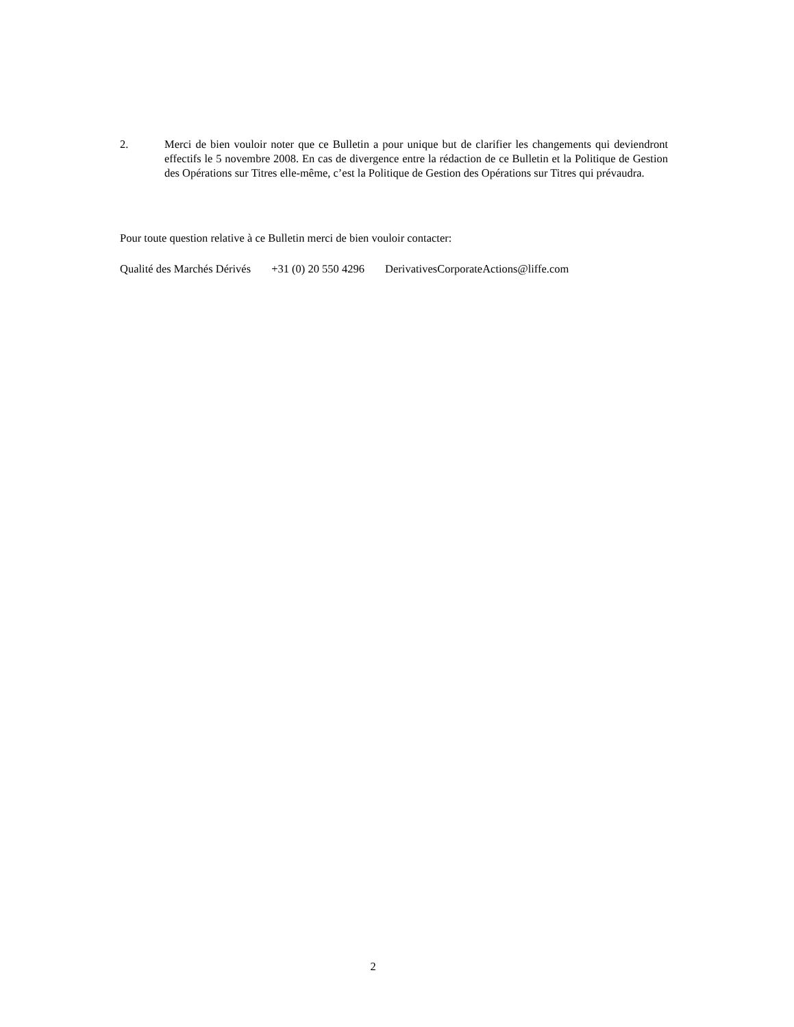2. Merci de bien vouloir noter que ce Bulletin a pour unique but de clarifier les changements qui deviendront effectifs le 5 novembre 2008. En cas de divergence entre la rédaction de ce Bulletin et la Politique de Gestion des Opérations sur Titres elle-même, c’est la Politique de Gestion des Opérations sur Titres qui prévaudra.
Pour toute question relative à ce Bulletin merci de bien vouloir contacter:
Qualité des Marchés Dérivés +31 (0) 20 550 4296 DerivativesCorporateActions@liffe.com
2